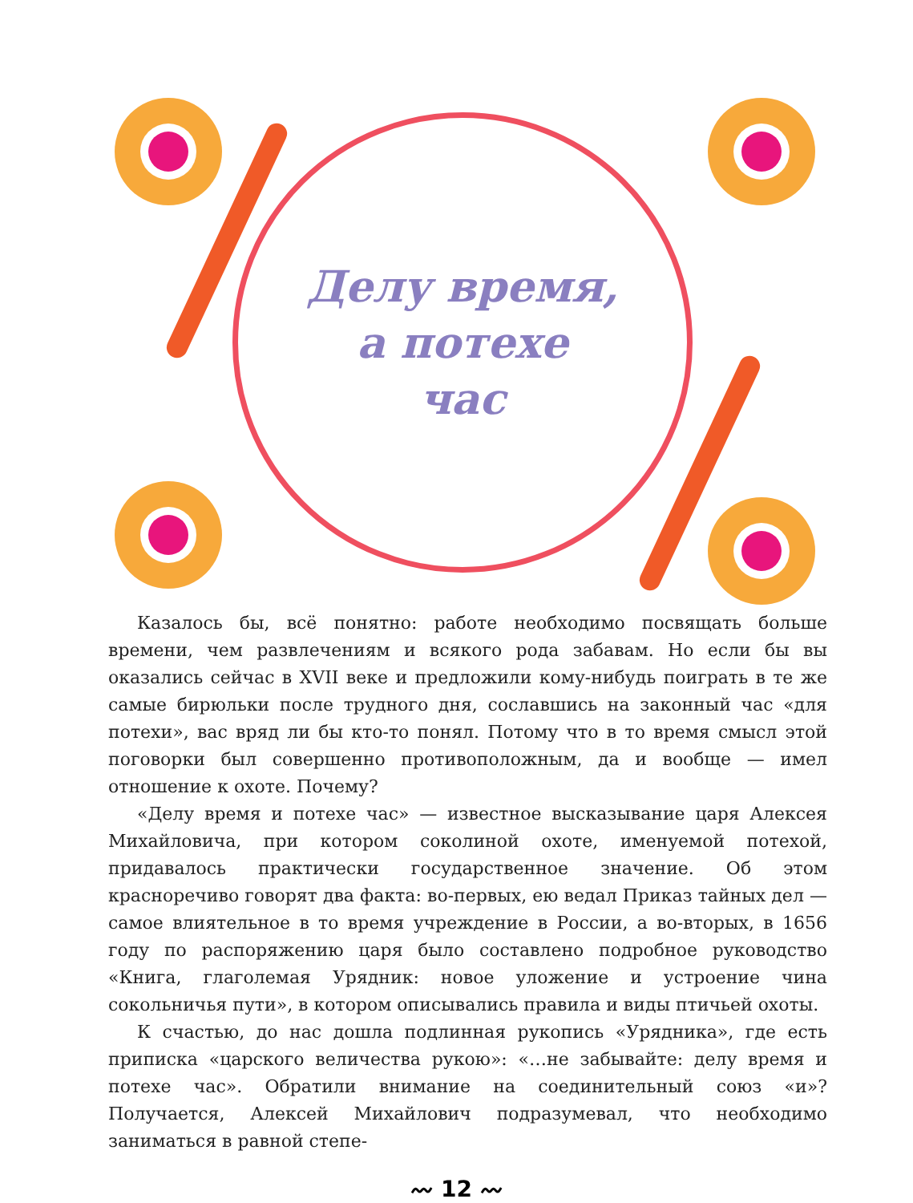Делу время,
а потехе
час
Казалось бы, всё понятно: работе необходимо посвящать больше времени, чем развлечениям и всякого рода забавам. Но если бы вы оказались сейчас в XVII веке и предложили кому-нибудь поиграть в те же самые бирюльки после трудного дня, сославшись на законный час «для потехи», вас вряд ли бы кто-то понял. Потому что в то время смысл этой поговорки был совершенно противоположным, да и вообще — имел отношение к охоте. Почему?
«Делу время и потехе час» — известное высказывание царя Алексея Михайловича, при котором соколиной охоте, именуемой потехой, придавалось практически государственное значение. Об этом красноречиво говорят два факта: во-первых, ею ведал Приказ тайных дел — самое влиятельное в то время учреждение в России, а во-вторых, в 1656 году по распоряжению царя было составлено подробное руководство «Книга, глаголемая Урядник: новое уложение и устроение чина сокольничья пути», в котором описывались правила и виды птичьей охоты.
К счастью, до нас дошла подлинная рукопись «Урядника», где есть приписка «царского величества рукою»: «…не забывайте: делу время и потехе час». Обратили внимание на соединительный союз «и»? Получается, Алексей Михайлович подразумевал, что необходимо заниматься в равной степе-
〰 12 〰